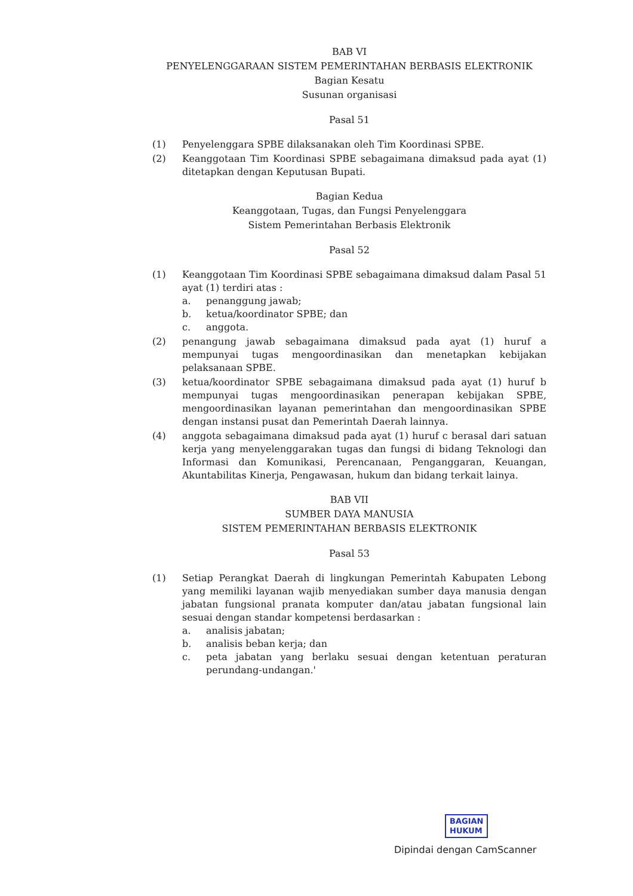BAB VI
PENYELENGGARAAN SISTEM PEMERINTAHAN BERBASIS ELEKTRONIK
Bagian Kesatu
Susunan organisasi
Pasal 51
(1) Penyelenggara SPBE dilaksanakan oleh Tim Koordinasi SPBE.
(2) Keanggotaan Tim Koordinasi SPBE sebagaimana dimaksud pada ayat (1) ditetapkan dengan Keputusan Bupati.
Bagian Kedua
Keanggotaan, Tugas, dan Fungsi Penyelenggara
Sistem Pemerintahan Berbasis Elektronik
Pasal 52
(1) Keanggotaan Tim Koordinasi SPBE sebagaimana dimaksud dalam Pasal 51 ayat (1) terdiri atas :
a. penanggung jawab;
b. ketua/koordinator SPBE; dan
c. anggota.
(2) penangung jawab sebagaimana dimaksud pada ayat (1) huruf a mempunyai tugas mengoordinasikan dan menetapkan kebijakan pelaksanaan SPBE.
(3) ketua/koordinator SPBE sebagaimana dimaksud pada ayat (1) huruf b mempunyai tugas mengoordinasikan penerapan kebijakan SPBE, mengoordinasikan layanan pemerintahan dan mengoordinasikan SPBE dengan instansi pusat dan Pemerintah Daerah lainnya.
(4) anggota sebagaimana dimaksud pada ayat (1) huruf c berasal dari satuan kerja yang menyelenggarakan tugas dan fungsi di bidang Teknologi dan Informasi dan Komunikasi, Perencanaan, Penganggaran, Keuangan, Akuntabilitas Kinerja, Pengawasan, hukum dan bidang terkait lainya.
BAB VII
SUMBER DAYA MANUSIA
SISTEM PEMERINTAHAN BERBASIS ELEKTRONIK
Pasal 53
(1) Setiap Perangkat Daerah di lingkungan Pemerintah Kabupaten Lebong yang memiliki layanan wajib menyediakan sumber daya manusia dengan jabatan fungsional pranata komputer dan/atau jabatan fungsional lain sesuai dengan standar kompetensi berdasarkan :
a. analisis jabatan;
b. analisis beban kerja; dan
c. peta jabatan yang berlaku sesuai dengan ketentuan peraturan perundang-undangan.'
BAGIAN
HUKUM
Dipindai dengan CamScanner